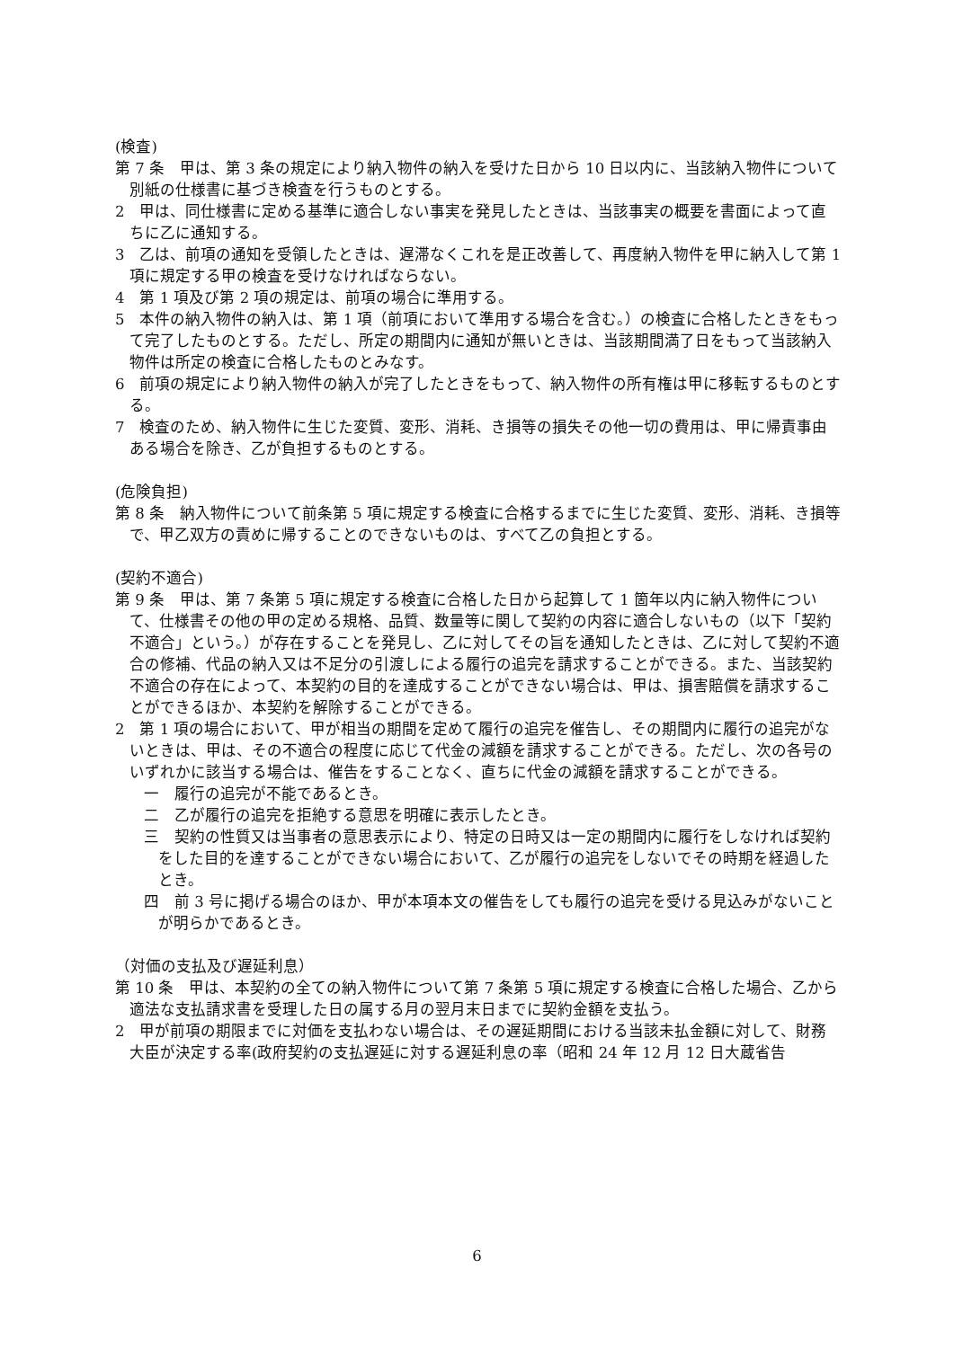(検査)
第 7 条　甲は、第 3 条の規定により納入物件の納入を受けた日から 10 日以内に、当該納入物件について別紙の仕様書に基づき検査を行うものとする。
2　甲は、同仕様書に定める基準に適合しない事実を発見したときは、当該事実の概要を書面によって直ちに乙に通知する。
3　乙は、前項の通知を受領したときは、遅滞なくこれを是正改善して、再度納入物件を甲に納入して第 1 項に規定する甲の検査を受けなければならない。
4　第 1 項及び第 2 項の規定は、前項の場合に準用する。
5　本件の納入物件の納入は、第 1 項（前項において準用する場合を含む。）の検査に合格したときをもって完了したものとする。ただし、所定の期間内に通知が無いときは、当該期間満了日をもって当該納入物件は所定の検査に合格したものとみなす。
6　前項の規定により納入物件の納入が完了したときをもって、納入物件の所有権は甲に移転するものとする。
7　検査のため、納入物件に生じた変質、変形、消耗、き損等の損失その他一切の費用は、甲に帰責事由ある場合を除き、乙が負担するものとする。
(危険負担)
第 8 条　納入物件について前条第 5 項に規定する検査に合格するまでに生じた変質、変形、消耗、き損等で、甲乙双方の責めに帰することのできないものは、すべて乙の負担とする。
(契約不適合)
第 9 条　甲は、第 7 条第 5 項に規定する検査に合格した日から起算して 1 箇年以内に納入物件について、仕様書その他の甲の定める規格、品質、数量等に関して契約の内容に適合しないもの（以下「契約不適合」という。）が存在することを発見し、乙に対してその旨を通知したときは、乙に対して契約不適合の修補、代品の納入又は不足分の引渡しによる履行の追完を請求することができる。また、当該契約不適合の存在によって、本契約の目的を達成することができない場合は、甲は、損害賠償を請求することができるほか、本契約を解除することができる。
2　第 1 項の場合において、甲が相当の期間を定めて履行の追完を催告し、その期間内に履行の追完がないときは、甲は、その不適合の程度に応じて代金の減額を請求することができる。ただし、次の各号のいずれかに該当する場合は、催告をすることなく、直ちに代金の減額を請求することができる。
一　履行の追完が不能であるとき。
二　乙が履行の追完を拒絶する意思を明確に表示したとき。
三　契約の性質又は当事者の意思表示により、特定の日時又は一定の期間内に履行をしなければ契約をした目的を達することができない場合において、乙が履行の追完をしないでその時期を経過したとき。
四　前 3 号に掲げる場合のほか、甲が本項本文の催告をしても履行の追完を受ける見込みがないことが明らかであるとき。
（対価の支払及び遅延利息）
第 10 条　甲は、本契約の全ての納入物件について第 7 条第 5 項に規定する検査に合格した場合、乙から適法な支払請求書を受理した日の属する月の翌月末日までに契約金額を支払う。
2　甲が前項の期限までに対価を支払わない場合は、その遅延期間における当該未払金額に対して、財務大臣が決定する率(政府契約の支払遅延に対する遅延利息の率（昭和 24 年 12 月 12 日大蔵省告
6